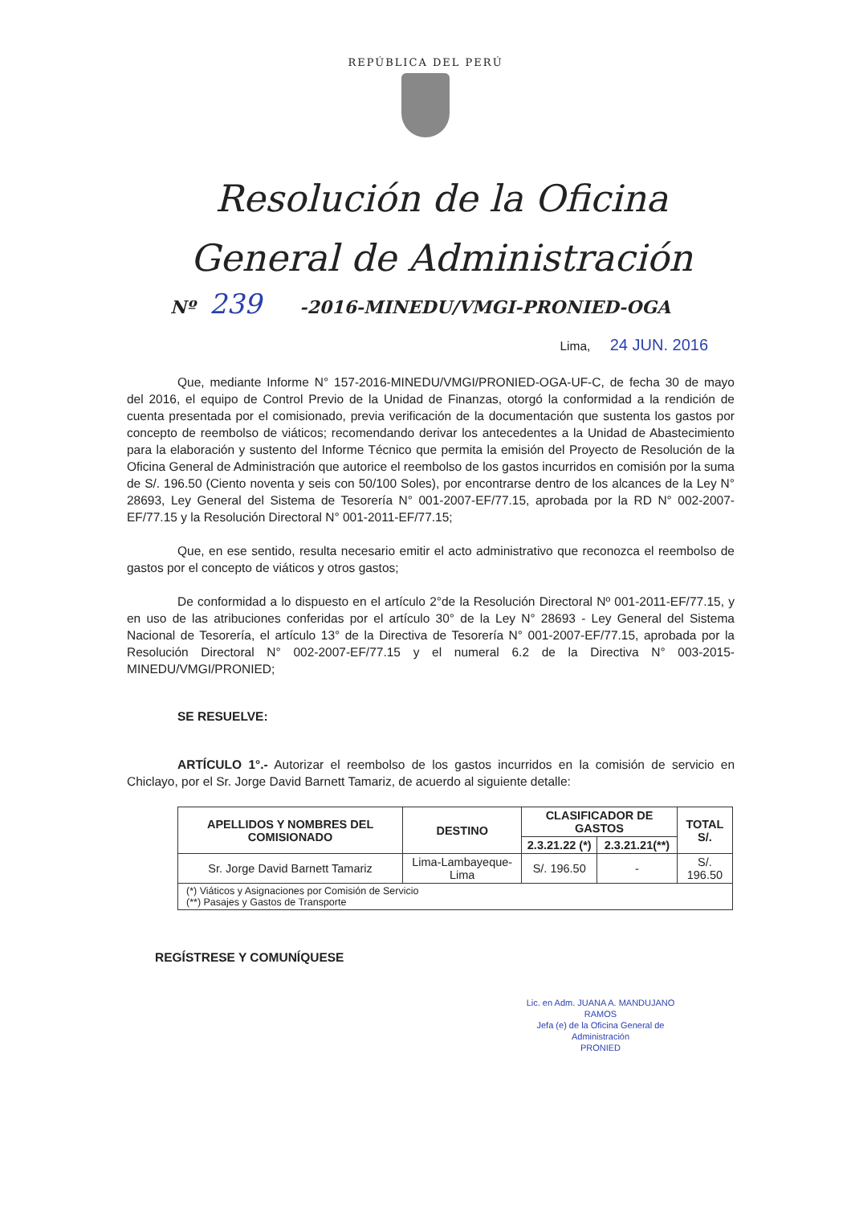REPÚBLICA DEL PERÚ
Resolución de la Oficina
General de Administración
Nº 239 -2016-MINEDU/VMGI-PRONIED-OGA
Lima, 24 JUN. 2016
Que, mediante Informe N° 157-2016-MINEDU/VMGI/PRONIED-OGA-UF-C, de fecha 30 de mayo del 2016, el equipo de Control Previo de la Unidad de Finanzas, otorgó la conformidad a la rendición de cuenta presentada por el comisionado, previa verificación de la documentación que sustenta los gastos por concepto de reembolso de viáticos; recomendando derivar los antecedentes a la Unidad de Abastecimiento para la elaboración y sustento del Informe Técnico que permita la emisión del Proyecto de Resolución de la Oficina General de Administración que autorice el reembolso de los gastos incurridos en comisión por la suma de S/. 196.50 (Ciento noventa y seis con 50/100 Soles), por encontrarse dentro de los alcances de la Ley N° 28693, Ley General del Sistema de Tesorería N° 001-2007-EF/77.15, aprobada por la RD N° 002-2007-EF/77.15 y la Resolución Directoral N° 001-2011-EF/77.15;
Que, en ese sentido, resulta necesario emitir el acto administrativo que reconozca el reembolso de gastos por el concepto de viáticos y otros gastos;
De conformidad a lo dispuesto en el artículo 2°de la Resolución Directoral Nº 001-2011-EF/77.15, y en uso de las atribuciones conferidas por el artículo 30° de la Ley N° 28693 - Ley General del Sistema Nacional de Tesorería, el artículo 13° de la Directiva de Tesorería N° 001-2007-EF/77.15, aprobada por la Resolución Directoral N° 002-2007-EF/77.15 y el numeral 6.2 de la Directiva N° 003-2015-MINEDU/VMGI/PRONIED;
SE RESUELVE:
ARTÍCULO 1°.- Autorizar el reembolso de los gastos incurridos en la comisión de servicio en Chiclayo, por el Sr. Jorge David Barnett Tamariz, de acuerdo al siguiente detalle:
| APELLIDOS Y NOMBRES DEL COMISIONADO | DESTINO | CLASIFICADOR DE GASTOS | | TOTAL S/. |
| --- | --- | --- | --- | --- |
| | | 2.3.21.22 (*) | 2.3.21.21(**) | |
| Sr. Jorge David Barnett Tamariz | Lima-Lambayeque-Lima | S/. 196.50 | - | S/. 196.50 |
| (*) Viáticos y Asignaciones por Comisión de Servicio (**) Pasajes y Gastos de Transporte | | | | |
REGÍSTRESE Y COMUNÍQUESE
Lic. en Adm. JUANA A. MANDUJANO RAMOS
Jefa (e) de la Oficina General de Administración
PRONIED